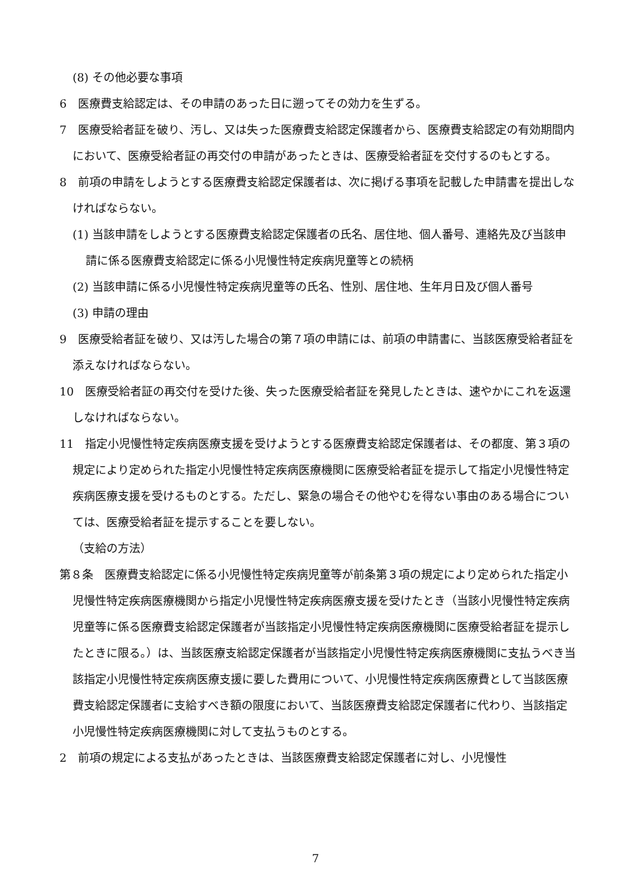(8) その他必要な事項
6　医療費支給認定は、その申請のあった日に遡ってその効力を生ずる。
7　医療受給者証を破り、汚し、又は失った医療費支給認定保護者から、医療費支給認定の有効期間内において、医療受給者証の再交付の申請があったときは、医療受給者証を交付するのもとする。
8　前項の申請をしようとする医療費支給認定保護者は、次に掲げる事項を記載した申請書を提出しなければならない。
(1) 当該申請をしようとする医療費支給認定保護者の氏名、居住地、個人番号、連絡先及び当該申請に係る医療費支給認定に係る小児慢性特定疾病児童等との続柄
(2) 当該申請に係る小児慢性特定疾病児童等の氏名、性別、居住地、生年月日及び個人番号
(3) 申請の理由
9　医療受給者証を破り、又は汚した場合の第７項の申請には、前項の申請書に、当該医療受給者証を添えなければならない。
10　医療受給者証の再交付を受けた後、失った医療受給者証を発見したときは、速やかにこれを返還しなければならない。
11　指定小児慢性特定疾病医療支援を受けようとする医療費支給認定保護者は、その都度、第３項の規定により定められた指定小児慢性特定疾病医療機関に医療受給者証を提示して指定小児慢性特定疾病医療支援を受けるものとする。ただし、緊急の場合その他やむを得ない事由のある場合については、医療受給者証を提示することを要しない。
（支給の方法）
第８条　医療費支給認定に係る小児慢性特定疾病児童等が前条第３項の規定により定められた指定小児慢性特定疾病医療機関から指定小児慢性特定疾病医療支援を受けたとき（当該小児慢性特定疾病児童等に係る医療費支給認定保護者が当該指定小児慢性特定疾病医療機関に医療受給者証を提示したときに限る。）は、当該医療支給認定保護者が当該指定小児慢性特定疾病医療機関に支払うべき当該指定小児慢性特定疾病医療支援に要した費用について、小児慢性特定疾病医療費として当該医療費支給認定保護者に支給すべき額の限度において、当該医療費支給認定保護者に代わり、当該指定小児慢性特定疾病医療機関に対して支払うものとする。
2　前項の規定による支払があったときは、当該医療費支給認定保護者に対し、小児慢性
7